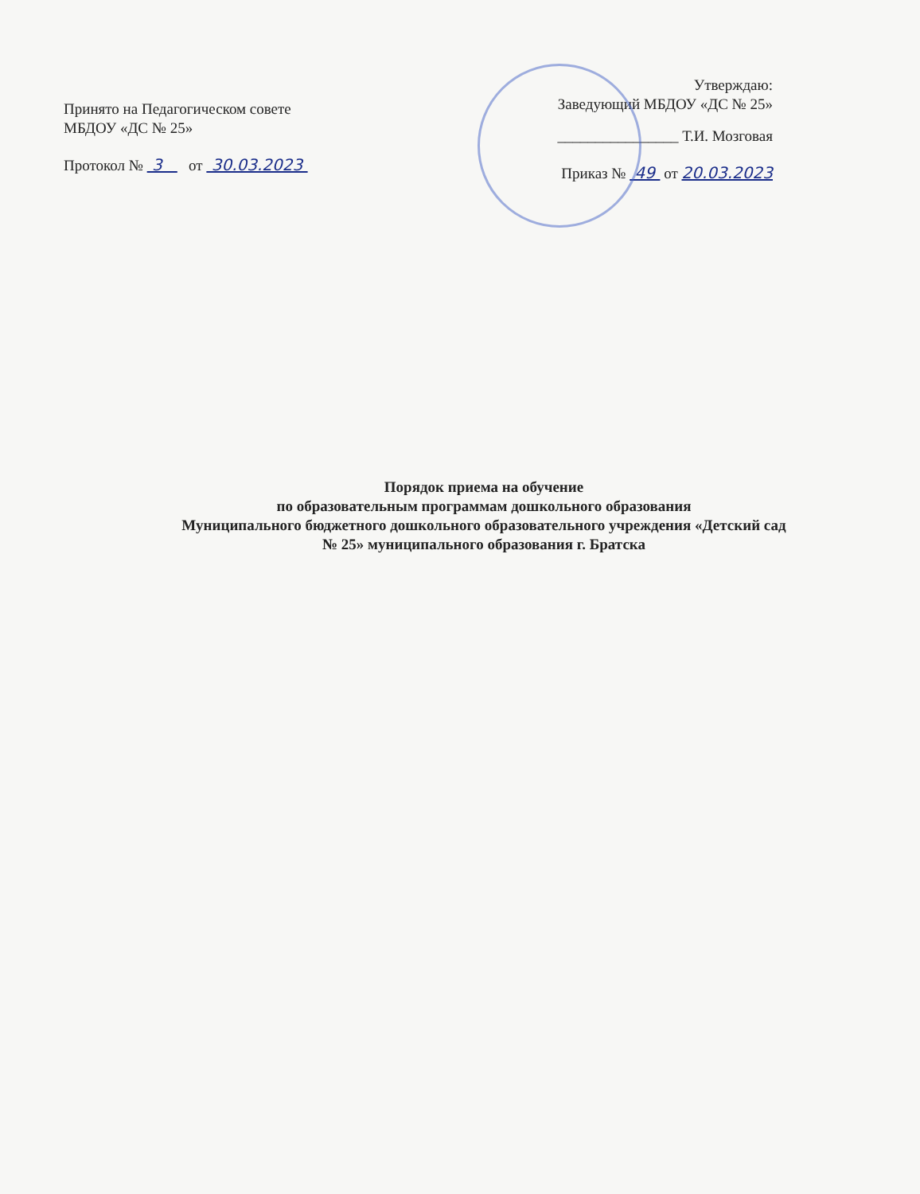Принято на Педагогическом совете
МБДОУ «ДС № 25»
Протокол № 3 от 30.03.2023
Утверждаю:
Заведующий МБДОУ «ДС № 25»
________________ Т.И. Мозговая
Приказ № 49 от 20.03.2023
Порядок приема на обучение
по образовательным программам дошкольного образования
Муниципального бюджетного дошкольного образовательного учреждения «Детский сад
№ 25» муниципального образования г. Братска